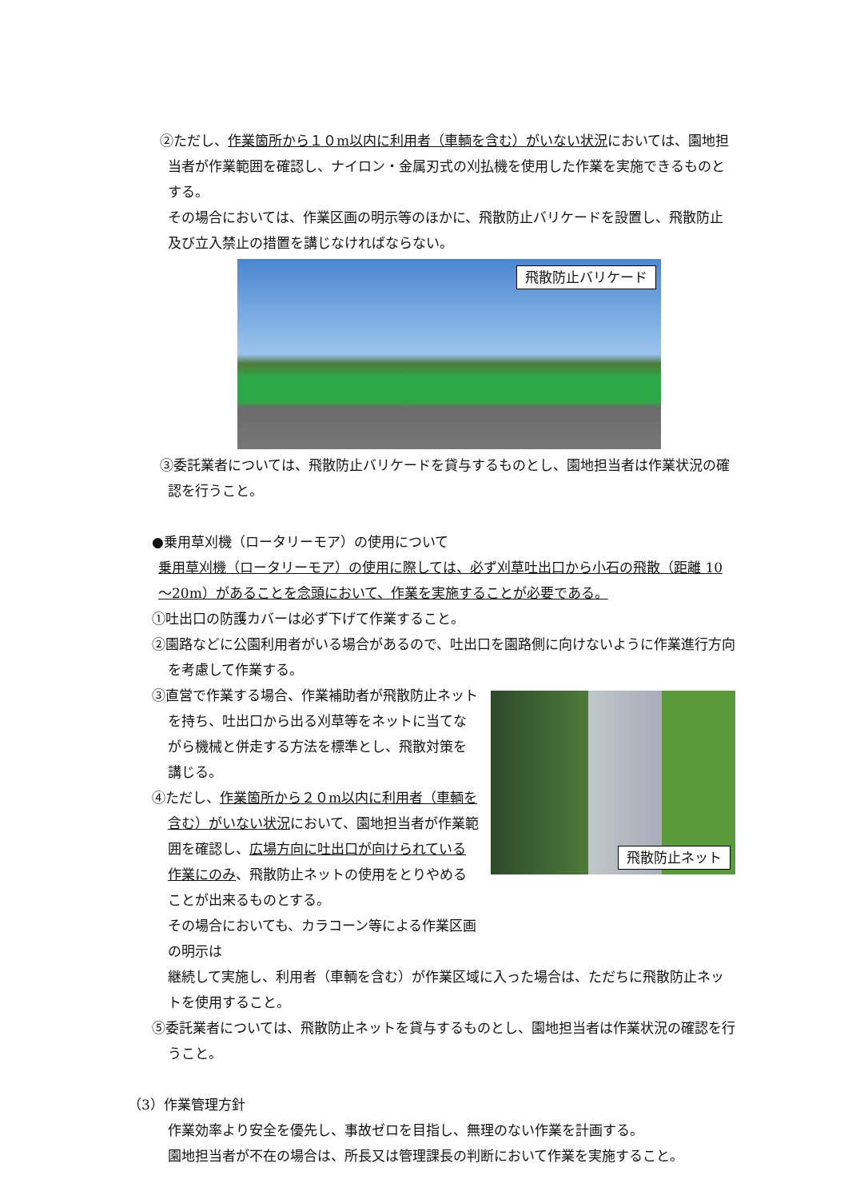②ただし、作業箇所から１０m以内に利用者（車輌を含む）がいない状況においては、園地担当者が作業範囲を確認し、ナイロン・金属刃式の刈払機を使用した作業を実施できるものとする。
その場合においては、作業区画の明示等のほかに、飛散防止バリケードを設置し、飛散防止及び立入禁止の措置を講じなければならない。
飛散防止バリケード
③委託業者については、飛散防止バリケードを貸与するものとし、園地担当者は作業状況の確認を行うこと。
●乗用草刈機（ロータリーモア）の使用について
乗用草刈機（ロータリーモア）の使用に際しては、必ず刈草吐出口から小石の飛散（距離 10～20m）があることを念頭において、作業を実施することが必要である。
①吐出口の防護カバーは必ず下げて作業すること。
②園路などに公園利用者がいる場合があるので、吐出口を園路側に向けないように作業進行方向を考慮して作業する。
③直営で作業する場合、作業補助者が飛散防止ネットを持ち、吐出口から出る刈草等をネットに当てながら機械と併走する方法を標準とし、飛散対策を講じる。
④ただし、作業箇所から２０m以内に利用者（車輌を含む）がいない状況において、園地担当者が作業範囲を確認し、広場方向に吐出口が向けられている作業にのみ、飛散防止ネットの使用をとりやめることが出来るものとする。
その場合においても、カラコーン等による作業区画の明示は
飛散防止ネット
継続して実施し、利用者（車輌を含む）が作業区域に入った場合は、ただちに飛散防止ネットを使用すること。
⑤委託業者については、飛散防止ネットを貸与するものとし、園地担当者は作業状況の確認を行うこと。
（3）作業管理方針
作業効率より安全を優先し、事故ゼロを目指し、無理のない作業を計画する。
園地担当者が不在の場合は、所長又は管理課長の判断において作業を実施すること。